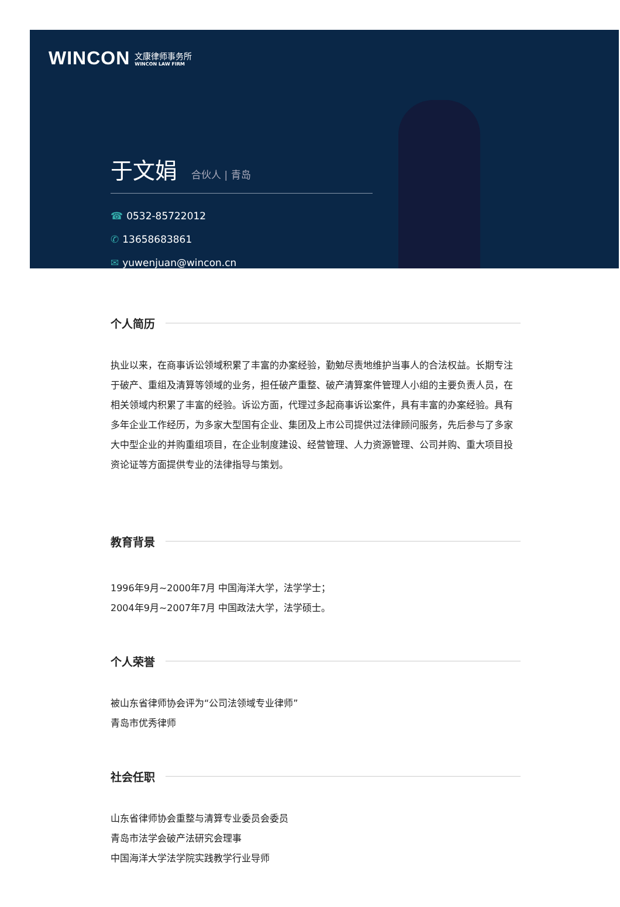WINCON
文康律师事务所
WINCON LAW FIRM
于文娟 合伙人 | 青岛
☎ 0532-85722012
✆ 13658683861
✉ yuwenjuan@wincon.cn
个人简历
执业以来，在商事诉讼领域积累了丰富的办案经验，勤勉尽责地维护当事人的合法权益。长期专注于破产、重组及清算等领域的业务，担任破产重整、破产清算案件管理人小组的主要负责人员，在相关领域内积累了丰富的经验。诉讼方面，代理过多起商事诉讼案件，具有丰富的办案经验。具有多年企业工作经历，为多家大型国有企业、集团及上市公司提供过法律顾问服务，先后参与了多家大中型企业的并购重组项目，在企业制度建设、经营管理、人力资源管理、公司并购、重大项目投资论证等方面提供专业的法律指导与策划。
教育背景
1996年9月~2000年7月 中国海洋大学，法学学士；
2004年9月~2007年7月 中国政法大学，法学硕士。
个人荣誉
被山东省律师协会评为“公司法领域专业律师”
青岛市优秀律师
社会任职
山东省律师协会重整与清算专业委员会委员
青岛市法学会破产法研究会理事
中国海洋大学法学院实践教学行业导师